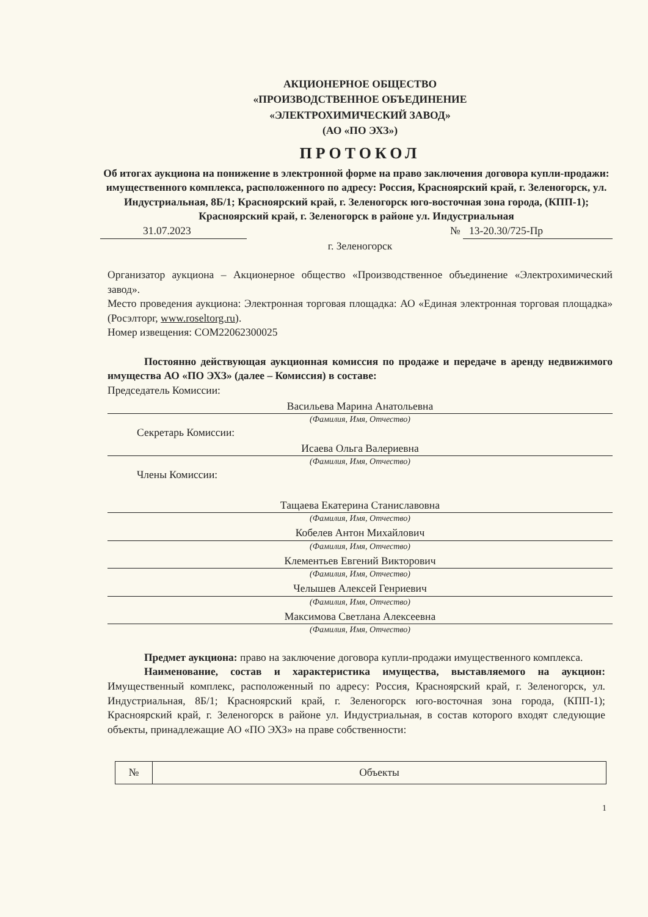АКЦИОНЕРНОЕ ОБЩЕСТВО
«ПРОИЗВОДСТВЕННОЕ ОБЪЕДИНЕНИЕ
«ЭЛЕКТРОХИМИЧЕСКИЙ ЗАВОД»
(АО «ПО ЭХЗ»)
ПРОТОКОЛ
Об итогах аукциона на понижение в электронной форме на право заключения договора купли-продажи: имущественного комплекса, расположенного по адресу: Россия, Красноярский край, г. Зеленогорск, ул. Индустриальная, 8Б/1; Красноярский край, г. Зеленогорск юго-восточная зона города, (КПП-1); Красноярский край, г. Зеленогорск в районе ул. Индустриальная
31.07.2023 № 13-20.30/725-Пр
г. Зеленогорск
Организатор аукциона – Акционерное общество «Производственное объединение «Электрохимический завод».
Место проведения аукциона: Электронная торговая площадка: АО «Единая электронная торговая площадка» (Росэлторг, www.roseltorg.ru).
Номер извещения: COM22062300025
Постоянно действующая аукционная комиссия по продаже и передаче в аренду недвижимого имущества АО «ПО ЭХЗ» (далее – Комиссия) в составе:
Председатель Комиссии:
Васильева Марина Анатольевна
(Фамилия, Имя, Отчество)
Секретарь Комиссии:
Исаева Ольга Валериевна
(Фамилия, Имя, Отчество)
Члены Комиссии:
Тащаева Екатерина Станиславовна
(Фамилия, Имя, Отчество)
Кобелев Антон Михайлович
(Фамилия, Имя, Отчество)
Клементьев Евгений Викторович
(Фамилия, Имя, Отчество)
Челышев Алексей Генриевич
(Фамилия, Имя, Отчество)
Максимова Светлана Алексеевна
(Фамилия, Имя, Отчество)
Предмет аукциона: право на заключение договора купли-продажи имущественного комплекса.
Наименование, состав и характеристика имущества, выставляемого на аукцион: Имущественный комплекс, расположенный по адресу: Россия, Красноярский край, г. Зеленогорск, ул. Индустриальная, 8Б/1; Красноярский край, г. Зеленогорск юго-восточная зона города, (КПП-1); Красноярский край, г. Зеленогорск в районе ул. Индустриальная, в состав которого входят следующие объекты, принадлежащие АО «ПО ЭХЗ» на праве собственности:
| № | Объекты |
1